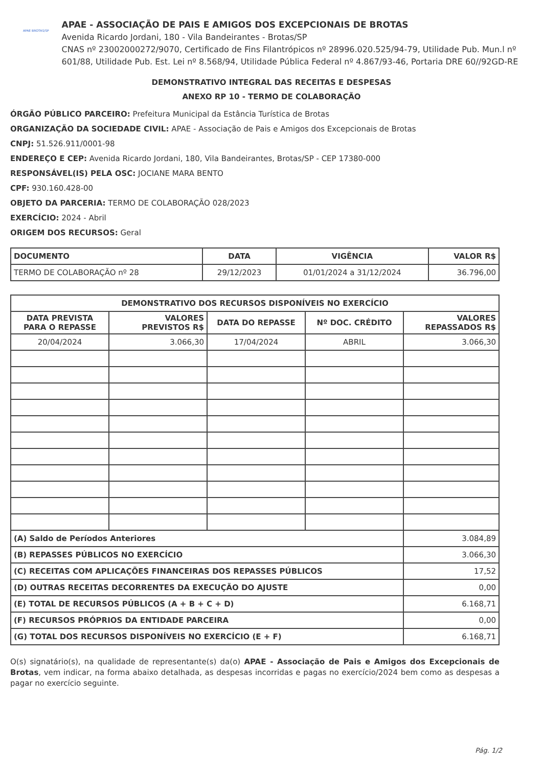APAE BROTAS/SP
APAE - ASSOCIAÇÃO DE PAIS E AMIGOS DOS EXCEPCIONAIS DE BROTAS
Avenida Ricardo Jordani, 180 - Vila Bandeirantes - Brotas/SP
CNAS nº 23002000272/9070, Certificado de Fins Filantrópicos nº 28996.020.525/94-79, Utilidade Pub. Mun.l nº 601/88, Utilidade Pub. Est. Lei nº 8.568/94, Utilidade Pública Federal nº 4.867/93-46, Portaria DRE 60//92GD-RE
DEMONSTRATIVO INTEGRAL DAS RECEITAS E DESPESAS
ANEXO RP 10 - TERMO DE COLABORAÇÃO
ÓRGÃO PÚBLICO PARCEIRO: Prefeitura Municipal da Estância Turística de Brotas
ORGANIZAÇÃO DA SOCIEDADE CIVIL: APAE - Associação de Pais e Amigos dos Excepcionais de Brotas
CNPJ: 51.526.911/0001-98
ENDEREÇO E CEP: Avenida Ricardo Jordani, 180, Vila Bandeirantes, Brotas/SP - CEP 17380-000
RESPONSÁVEL(IS) PELA OSC: JOCIANE MARA BENTO
CPF: 930.160.428-00
OBJETO DA PARCERIA: TERMO DE COLABORAÇÃO 028/2023
EXERCÍCIO: 2024 - Abril
ORIGEM DOS RECURSOS: Geral
| DOCUMENTO | DATA | VIGÊNCIA | VALOR R$ |
| --- | --- | --- | --- |
| TERMO DE COLABORAÇÃO nº 28 | 29/12/2023 | 01/01/2024 a 31/12/2024 | 36.796,00 |
| DEMONSTRATIVO DOS RECURSOS DISPONÍVEIS NO EXERCÍCIO | | | | |
| --- | --- | --- | --- | --- |
| DATA PREVISTA PARA O REPASSE | VALORES PREVISTOS R$ | DATA DO REPASSE | Nº DOC. CRÉDITO | VALORES REPASSADOS R$ |
| 20/04/2024 | 3.066,30 | 17/04/2024 | ABRIL | 3.066,30 |
| (A) Saldo de Períodos Anteriores | | | | 3.084,89 |
| (B) REPASSES PÚBLICOS NO EXERCÍCIO | | | | 3.066,30 |
| (C) RECEITAS COM APLICAÇÕES FINANCEIRAS DOS REPASSES PÚBLICOS | | | | 17,52 |
| (D) OUTRAS RECEITAS DECORRENTES DA EXECUÇÃO DO AJUSTE | | | | 0,00 |
| (E) TOTAL DE RECURSOS PÚBLICOS (A + B + C + D) | | | | 6.168,71 |
| (F) RECURSOS PRÓPRIOS DA ENTIDADE PARCEIRA | | | | 0,00 |
| (G) TOTAL DOS RECURSOS DISPONÍVEIS NO EXERCÍCIO (E + F) | | | | 6.168,71 |
O(s) signatário(s), na qualidade de representante(s) da(o) APAE - Associação de Pais e Amigos dos Excepcionais de Brotas, vem indicar, na forma abaixo detalhada, as despesas incorridas e pagas no exercício/2024 bem como as despesas a pagar no exercício seguinte.
Pág. 1/2